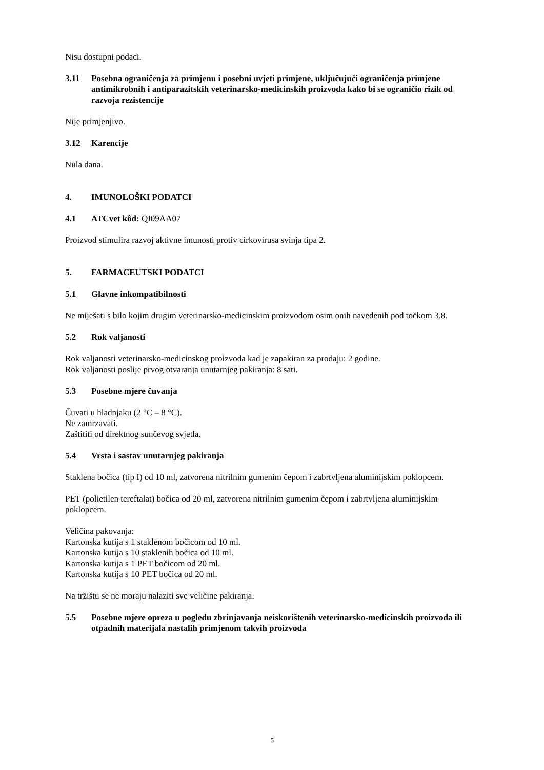Nisu dostupni podaci.
3.11 Posebna ograničenja za primjenu i posebni uvjeti primjene, uključujući ograničenja primjene antimikrobnih i antiparazitskih veterinarsko-medicinskih proizvoda kako bi se ograničio rizik od razvoja rezistencije
Nije primjenjivo.
3.12 Karencije
Nula dana.
4. IMUNOLOŠKI PODATCI
4.1 ATCvet kôd: QI09AA07
Proizvod stimulira razvoj aktivne imunosti protiv cirkovirusa svinja tipa 2.
5. FARMACEUTSKI PODATCI
5.1 Glavne inkompatibilnosti
Ne miješati s bilo kojim drugim veterinarsko-medicinskim proizvodom osim onih navedenih pod točkom 3.8.
5.2 Rok valjanosti
Rok valjanosti veterinarsko-medicinskog proizvoda kad je zapakiran za prodaju: 2 godine.
Rok valjanosti poslije prvog otvaranja unutarnjeg pakiranja: 8 sati.
5.3 Posebne mjere čuvanja
Čuvati u hladnjaku (2 °C – 8 °C).
Ne zamrzavati.
Zaštititi od direktnog sunčevog svjetla.
5.4 Vrsta i sastav unutarnjeg pakiranja
Staklena bočica (tip I) od 10 ml, zatvorena nitrilnim gumenim čepom i zabrtvljena aluminijskim poklopcem.
PET (polietilen tereftalat) bočica od 20 ml, zatvorena nitrilnim gumenim čepom i zabrtvljena aluminijskim poklopcem.
Veličina pakovanja:
Kartonska kutija s 1 staklenom bočicom od 10 ml.
Kartonska kutija s 10 staklenih bočica od 10 ml.
Kartonska kutija s 1 PET bočicom od 20 ml.
Kartonska kutija s 10 PET bočica od 20 ml.
Na tržištu se ne moraju nalaziti sve veličine pakiranja.
5.5 Posebne mjere opreza u pogledu zbrinjavanja neiskorištenih veterinarsko-medicinskih proizvoda ili otpadnih materijala nastalih primjenom takvih proizvoda
5